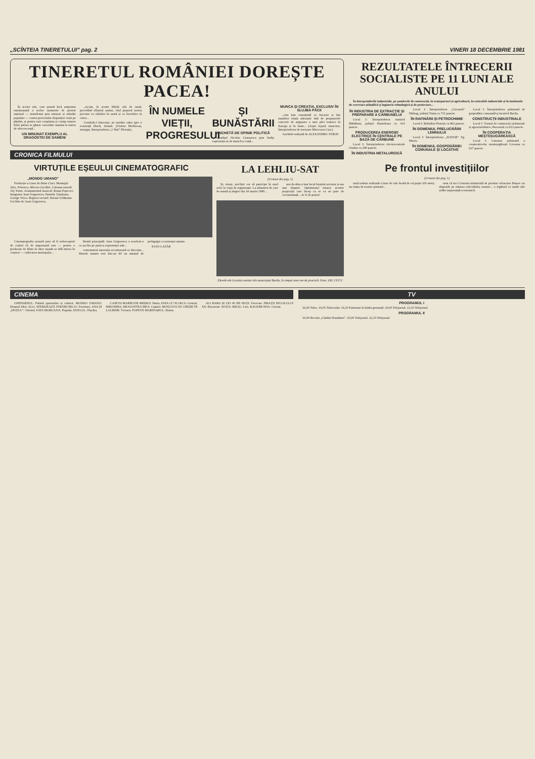„SCÎNTEIA TINERETULUI" pag. 2 VINERI 18 DECEMBRIE 1981
TINERETUL ROMÂNIEI DOREȘTE PACEA!
În aceste zile, care poartă încă amprenta emoționantă a acelor momente de protest național — manifestat prin marșuri și adunări populare — contra pericolului dispariției vieții pe pămînt, și pentru care conștiința și voința tuturor fiilor patriei se găsesc racordate unanim la starea de efervescență...
UN MINUNAT EXEMPLU AL DRAGOSTEI DE OAMENI
„Acum, în aceste blînde zile de iarnă, precedînd sfîrșitul anului, cînd poporul nostru privește cu mîndrie în urmă și cu încredere în viitor...
Urmîndu-l întocmai, ne urmăm calea spre o existență liberă, demnă. (Violeta Moldovan, strungar, Întreprinderea „1 Mai" Ploiești).
ÎN NUMELE VIEȚII, PROGRESULUI ȘI BUNĂSTĂRII
ANCHETĂ DE OPINIE POLITICĂ
tovarășul Nicolae Ceaușescu prin însăși experiența sa de muncă și viață...
MUNCA ȘI CREAȚIA, EXCLUSIV ÎN SLUJBA PĂCII
„Am luat cunoștință cu bucurie și îmi manifest totala adeziune față de propunerile concrete de asigurare a unei păci trainice în Europa și în lume... (Anjai Arpad, muncitor, Întreprinderea de tractoare Miercurea Ciuc).
Anchetă realizată de ALEXANDRU STROE
CRONICA FILMULUI
VIRTUȚILE EȘEULUI CINEMATOGRAFIC
„MONDO UMANO"
Producție a Casei de filme Cinci. Montajul: Alex. Petrescu, Mircea Ciocîltei. Coloana sonoră: Aly Yener. Aranjamentul muzical: Ileana Popovici. Imaginea: Ioan Grigorescu, Pantelie Țuțuleasa, George Voicu. Regizor secund: Dorian Urlățeanu. Un film de: Ioan Grigorescu.
Cinematografia noastră pare să fi redescoperit de curînd cît de importantă este — pentru o producție de filme al căror număr se află mereu în creștere — cultivarea montajului...
blemă principală. Ioan Grigorescu a rezolvat-o cu un fler pe potriva experienței sale...
comentariul autorului accentuează cu discreție... Mondo umano este într-un fel un manual de pedagogie a existenței umane.
IOAN LAZĂR
LA LEHLIU-SAT
(Urmare din pag. 1)
Și, totuși, utecîștii vor să participe în mod activ la viața de organizație. La adunarea de care de seamă și alegeri din 18 martie 1980...
nea de-abia a luat locul fostului secretar și asa mai departe. Optimismul tuturor acestor propoziții care încep cu se va ne pare de circumstanță... Ar fi de prisos!
Elevele ale Liceului sanitar din municipiul Bacău, în timpul unei ore de practică. Foto: GH. CUCU
REZULTATELE ÎNTRECERII SOCIALISTE PE 11 LUNI ALE ANULUI
În întreprinderile industriale, pe șantierele de construcții, în transporturi și agricultură, în centralele industriale și în institutele de cercetare științifică și inginerie tehnologică și de proiectare...
ÎN INDUSTRIA DE EXTRACȚIE ȘI PREPARARE A CĂRBUNELUI
Locul I: Întreprinderea minieră Bărbăteni, județul Hunedoara cu 414 puncte.
PRODUCEREA ENERGIEI ELECTRICE ÎN CENTRALE PE BAZĂ DE CĂRBUNE
Locul I: Întreprinderea electrocentrale Oradea cu 280 puncte.
ÎN INDUSTRIA METALURGICĂ
Locul I: Întreprinderea „Ciocanul" Nădrag, județul Timiș cu 731 puncte.
ÎN RAFINĂRII ȘI PETROCHIMIE
Locul I: Rafinăria Ploiești cu 962 puncte.
ÎN DOMENIUL PRELUCRĂRII LEMNULUI
Locul I: Întreprinderea „ILEFOR" Tg. Mureș.
ÎN DOMENIUL GOSPODĂRIEI COMUNALE ȘI LOCATIVE
Locul I: Întreprinderea județeană de gospodărie comunală și locativă Bacău.
CONSTRUCȚII INDUSTRIALE
Locul I: Trustul de construcții industriale și agrozootehnice, București cu 633 puncte.
ÎN COOPERAȚIA MEȘTEȘUGĂREASCĂ
Locul I: Uniunea județeană a cooperativelor meșteșugărești Covasna cu 627 puncte.
Pe frontul investițiilor
(Urmare din pag. 1)
mult trebuie realizată o linie de cale ferată de cel puțin 100 metri, iar stația de sortare primară...
nem că nici Centrala industrială de produse refractare Brașov nu răspunde pe măsura solicitărilor noastre... o legătură cu multe alte zidări importanță economică.
CINEMA
GHEPARDUL: Palatul sporturilor și culturii. MONDO UMANO: Drumul Sării. ALO, ATERIZEAZĂ STRĂBUNICA!: Ferentari. ANA ȘI „HOȚUL": Viitorul. FATA MORGANA: Popular. DUELUL: Flacăra.
CASETA MARIEI DE MEDICI: Patria. FATA CU SCOICA: Central. HIROSIMA, DRAGOSTEA MEA: Capitol. MOSCOVA NU CREDE ÎN LACRIMI: Victoria. POPEYE MARINARUL: Doina.
ALI BABA ȘI CEI 40 DE HOȚI: Feroviar. PIRAȚII SECOLULUI XX: București. SOȚUL IDEAL: Lira. KAGEMUSHA: Grivița.
TV
PROGRAMUL I
16,00 Telex. 16,05 Telescoala. 16,30 Emisiune în limba germană. 20,00 Telejurnal. 22,10 Telejurnal.
PROGRAMUL II
16,00 Revista „Cîntării României". 20,00 Telejurnal. 22,10 Telejurnal.